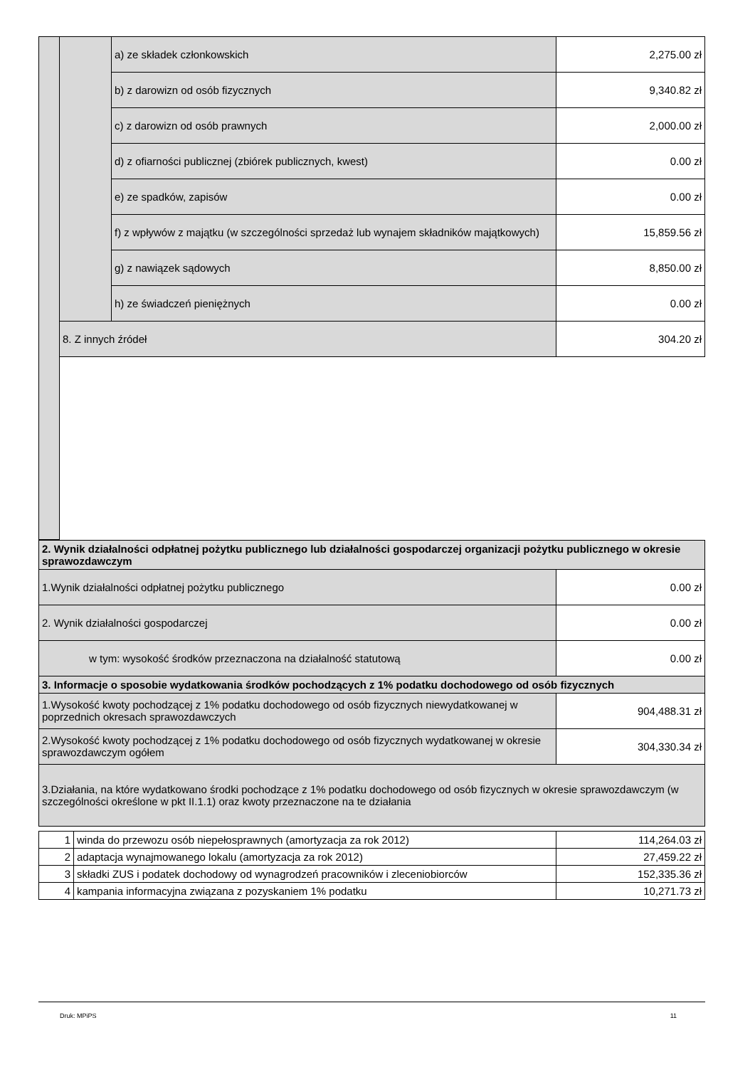| | | a) ze składek członkowskich | 2,275.00 zł |
| | | b) z darowizn od osób fizycznych | 9,340.82 zł |
| | | c) z darowizn od osób prawnych | 2,000.00 zł |
| | | d) z ofiarności publicznej (zbiórek publicznych, kwest) | 0.00 zł |
| | | e) ze spadków, zapisów | 0.00 zł |
| | | f) z wpływów z majątku (w szczególności sprzedaż lub wynajem składników majątkowych) | 15,859.56 zł |
| | | g) z nawiązek sądowych | 8,850.00 zł |
| | | h) ze świadczeń pieniężnych | 0.00 zł |
| | 8. Z innych źródeł | | 304.20 zł |
| 2. Wynik działalności odpłatnej pożytku publicznego lub działalności gospodarczej organizacji pożytku publicznego w okresie sprawozdawczym | |
| --- | --- |
| 1.Wynik działalności odpłatnej pożytku publicznego | 0.00 zł |
| 2. Wynik działalności gospodarczej | 0.00 zł |
| w tym: wysokość środków przeznaczona na działalność statutową | 0.00 zł |
| 3. Informacje o sposobie wydatkowania środków pochodzących z 1% podatku dochodowego od osób fizycznych | |
| 1.Wysokość kwoty pochodzącej z 1% podatku dochodowego od osób fizycznych niewydatkowanej w poprzednich okresach sprawozdawczych | 904,488.31 zł |
| 2.Wysokość kwoty pochodzącej z 1% podatku dochodowego od osób fizycznych wydatkowanej w okresie sprawozdawczym ogółem | 304,330.34 zł |
| 3.Działania, na które wydatkowano środki pochodzące z 1% podatku dochodowego od osób fizycznych w okresie sprawozdawczym (w szczególności określone w pkt II.1.1) oraz kwoty przeznaczone na te działania | |
| 1 | winda do przewozu osób niepełosprawnych (amortyzacja za rok 2012) | 114,264.03 zł |
| 2 | adaptacja wynajmowanego lokalu (amortyzacja za rok 2012) | 27,459.22 zł |
| 3 | składki ZUS i podatek dochodowy od wynagrodzeń pracowników i zleceniobiorców | 152,335.36 zł |
| 4 | kampania informacyjna związana z pozyskaniem 1% podatku | 10,271.73 zł |
Druk: MPiPS 11